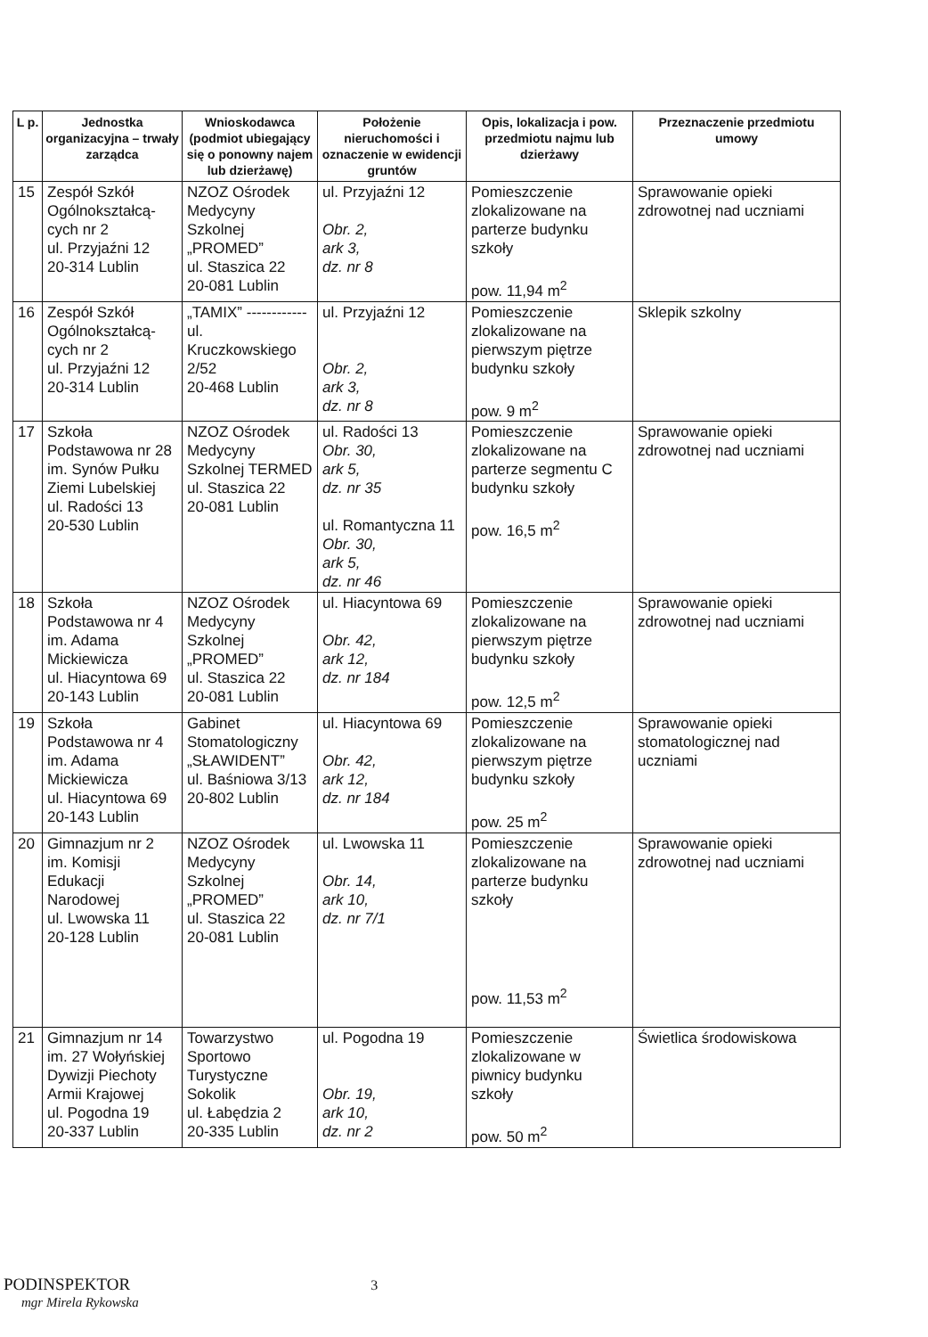| L p. | Jednostka organizacyjna – trwały zarządca | Wnioskodawca (podmiot ubiegający się o ponowny najem lub dzierżawę) | Położenie nieruchomości i oznaczenie w ewidencji gruntów | Opis, lokalizacja i pow. przedmiotu najmu lub dzierżawy | Przeznaczenie przedmiotu umowy |
| --- | --- | --- | --- | --- | --- |
| 15 | Zespół Szkół Ogólnokształcą-cych nr 2 ul. Przyjaźni 12 20-314 Lublin | NZOZ Ośrodek Medycyny Szkolnej „PROMED” ul. Staszica 22 20-081 Lublin | ul. Przyjaźni 12 Obr. 2, ark 3, dz. nr 8 | Pomieszczenie zlokalizowane na parterze budynku szkoły pow. 11,94 m<sup>2</sup> | Sprawowanie opieki zdrowotnej nad uczniami |
| 16 | Zespół Szkół Ogólnokształcą-cych nr 2 ul. Przyjaźni 12 20-314 Lublin | „TAMIX” ------------ ul. Kruczkowskiego 2/52 20-468 Lublin | ul. Przyjaźni 12 Obr. 2, ark 3, dz. nr 8 | Pomieszczenie zlokalizowane na pierwszym piętrze budynku szkoły pow. 9 m<sup>2</sup> | Sklepik szkolny |
| 17 | Szkoła Podstawowa nr 28 im. Synów Pułku Ziemi Lubelskiej ul. Radości 13 20-530 Lublin | NZOZ Ośrodek Medycyny Szkolnej TERMED ul. Staszica 22 20-081 Lublin | ul. Radości 13 Obr. 30, ark 5, dz. nr 35 ul. Romantyczna 11 Obr. 30, ark 5, dz. nr 46 | Pomieszczenie zlokalizowane na parterze segmentu C budynku szkoły pow. 16,5 m<sup>2</sup> | Sprawowanie opieki zdrowotnej nad uczniami |
| 18 | Szkoła Podstawowa nr 4 im. Adama Mickiewicza ul. Hiacyntowa 69 20-143 Lublin | NZOZ Ośrodek Medycyny Szkolnej „PROMED” ul. Staszica 22 20-081 Lublin | ul. Hiacyntowa 69 Obr. 42, ark 12, dz. nr 184 | Pomieszczenie zlokalizowane na pierwszym piętrze budynku szkoły pow. 12,5 m<sup>2</sup> | Sprawowanie opieki zdrowotnej nad uczniami |
| 19 | Szkoła Podstawowa nr 4 im. Adama Mickiewicza ul. Hiacyntowa 69 20-143 Lublin | Gabinet Stomatologiczny „SŁAWIDENT” ul. Baśniowa 3/13 20-802 Lublin | ul. Hiacyntowa 69 Obr. 42, ark 12, dz. nr 184 | Pomieszczenie zlokalizowane na pierwszym piętrze budynku szkoły pow. 25 m<sup>2</sup> | Sprawowanie opieki stomatologicznej nad uczniami |
| 20 | Gimnazjum nr 2 im. Komisji Edukacji Narodowej ul. Lwowska 11 20-128 Lublin | NZOZ Ośrodek Medycyny Szkolnej „PROMED” ul. Staszica 22 20-081 Lublin | ul. Lwowska 11 Obr. 14, ark 10, dz. nr 7/1 | Pomieszczenie zlokalizowane na parterze budynku szkoły pow. 11,53 m<sup>2</sup> | Sprawowanie opieki zdrowotnej nad uczniami |
| 21 | Gimnazjum nr 14 im. 27 Wołyńskiej Dywizji Piechoty Armii Krajowej ul. Pogodna 19 20-337 Lublin | Towarzystwo Sportowo Turystyczne Sokolik ul. Łabędzia 2 20-335 Lublin | ul. Pogodna 19 Obr. 19, ark 10, dz. nr 2 | Pomieszczenie zlokalizowane w piwnicy budynku szkoły pow. 50 m<sup>2</sup> | Świetlica środowiskowa |
PODINSPEKTOR 3
mgr Mirela Rykowska